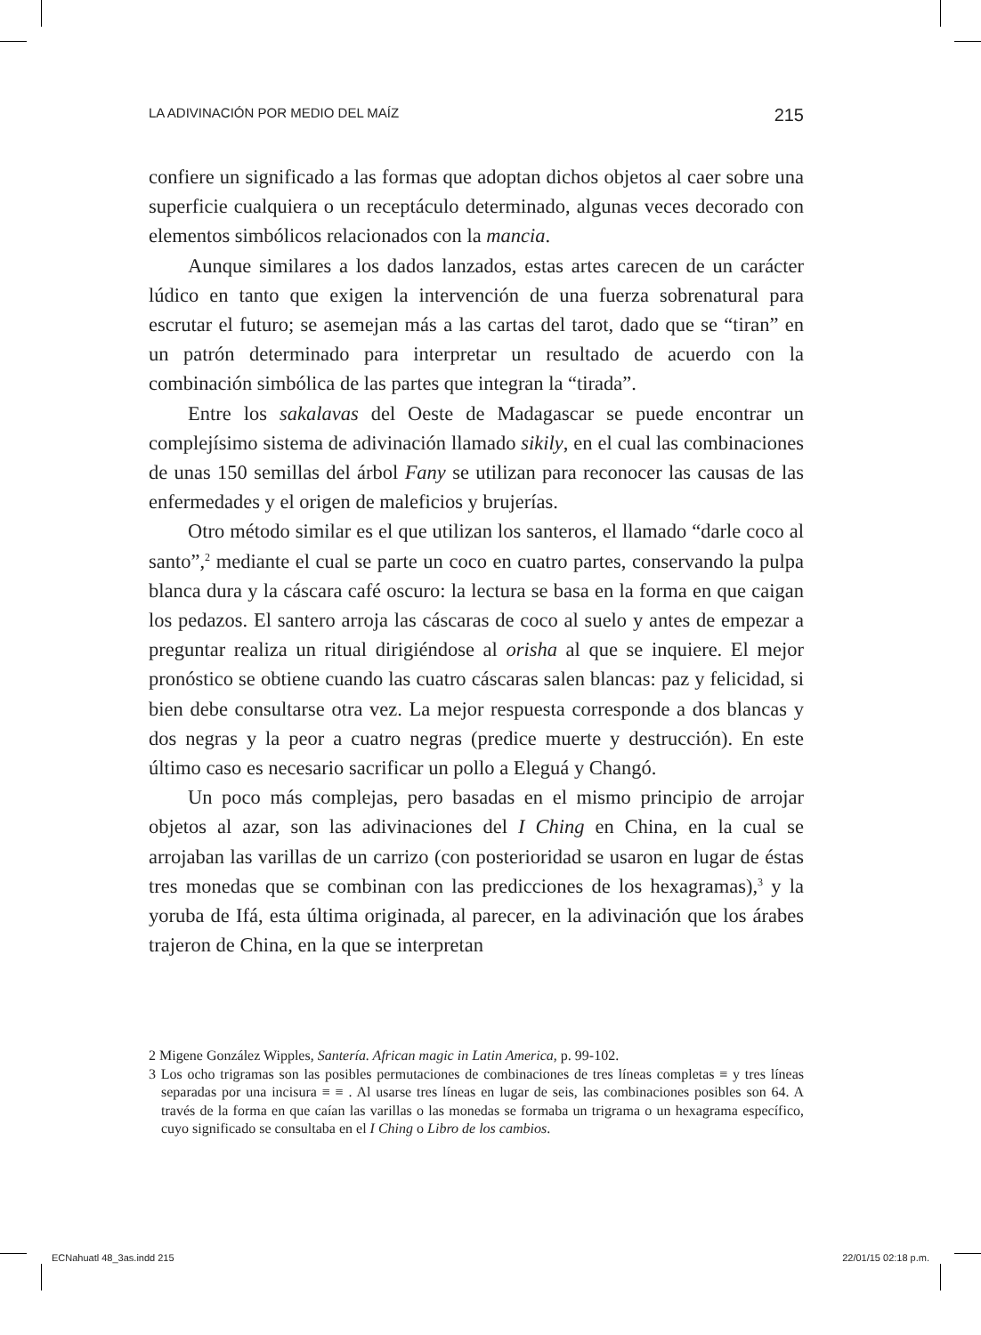LA ADIVINACIÓN POR MEDIO DEL MAÍZ 215
confiere un significado a las formas que adoptan dichos objetos al caer sobre una superficie cualquiera o un receptáculo determinado, algunas veces decorado con elementos simbólicos relacionados con la mancia.
Aunque similares a los dados lanzados, estas artes carecen de un carácter lúdico en tanto que exigen la intervención de una fuerza sobrenatural para escrutar el futuro; se asemejan más a las cartas del tarot, dado que se “tiran” en un patrón determinado para interpretar un resultado de acuerdo con la combinación simbólica de las partes que integran la “tirada”.
Entre los sakalavas del Oeste de Madagascar se puede encontrar un complejísimo sistema de adivinación llamado sikily, en el cual las combinaciones de unas 150 semillas del árbol Fany se utilizan para reconocer las causas de las enfermedades y el origen de maleficios y brujerías.
Otro método similar es el que utilizan los santeros, el llamado “darle coco al santo”,<sup>2</sup> mediante el cual se parte un coco en cuatro partes, conservando la pulpa blanca dura y la cáscara café oscuro: la lectura se basa en la forma en que caigan los pedazos. El santero arroja las cáscaras de coco al suelo y antes de empezar a preguntar realiza un ritual dirigiéndose al orisha al que se inquiere. El mejor pronóstico se obtiene cuando las cuatro cáscaras salen blancas: paz y felicidad, si bien debe consultarse otra vez. La mejor respuesta corresponde a dos blancas y dos negras y la peor a cuatro negras (predice muerte y destrucción). En este último caso es necesario sacrificar un pollo a Eleguá y Changó.
Un poco más complejas, pero basadas en el mismo principio de arrojar objetos al azar, son las adivinaciones del I Ching en China, en la cual se arrojaban las varillas de un carrizo (con posterioridad se usaron en lugar de éstas tres monedas que se combinan con las predicciones de los hexagramas),<sup>3</sup> y la yoruba de Ifá, esta última originada, al parecer, en la adivinación que los árabes trajeron de China, en la que se interpretan
2 Migene González Wipples, Santería. African magic in Latin America, p. 99-102.
3 Los ocho trigramas son las posibles permutaciones de combinaciones de tres líneas completas ≡ y tres líneas separadas por una incisura ≡ ≡ . Al usarse tres líneas en lugar de seis, las combinaciones posibles son 64. A través de la forma en que caían las varillas o las monedas se formaba un trigrama o un hexagrama específico, cuyo significado se consultaba en el I Ching o Libro de los cambios.
ECNahuatl 48_3as.indd 215 22/01/15 02:18 p.m.